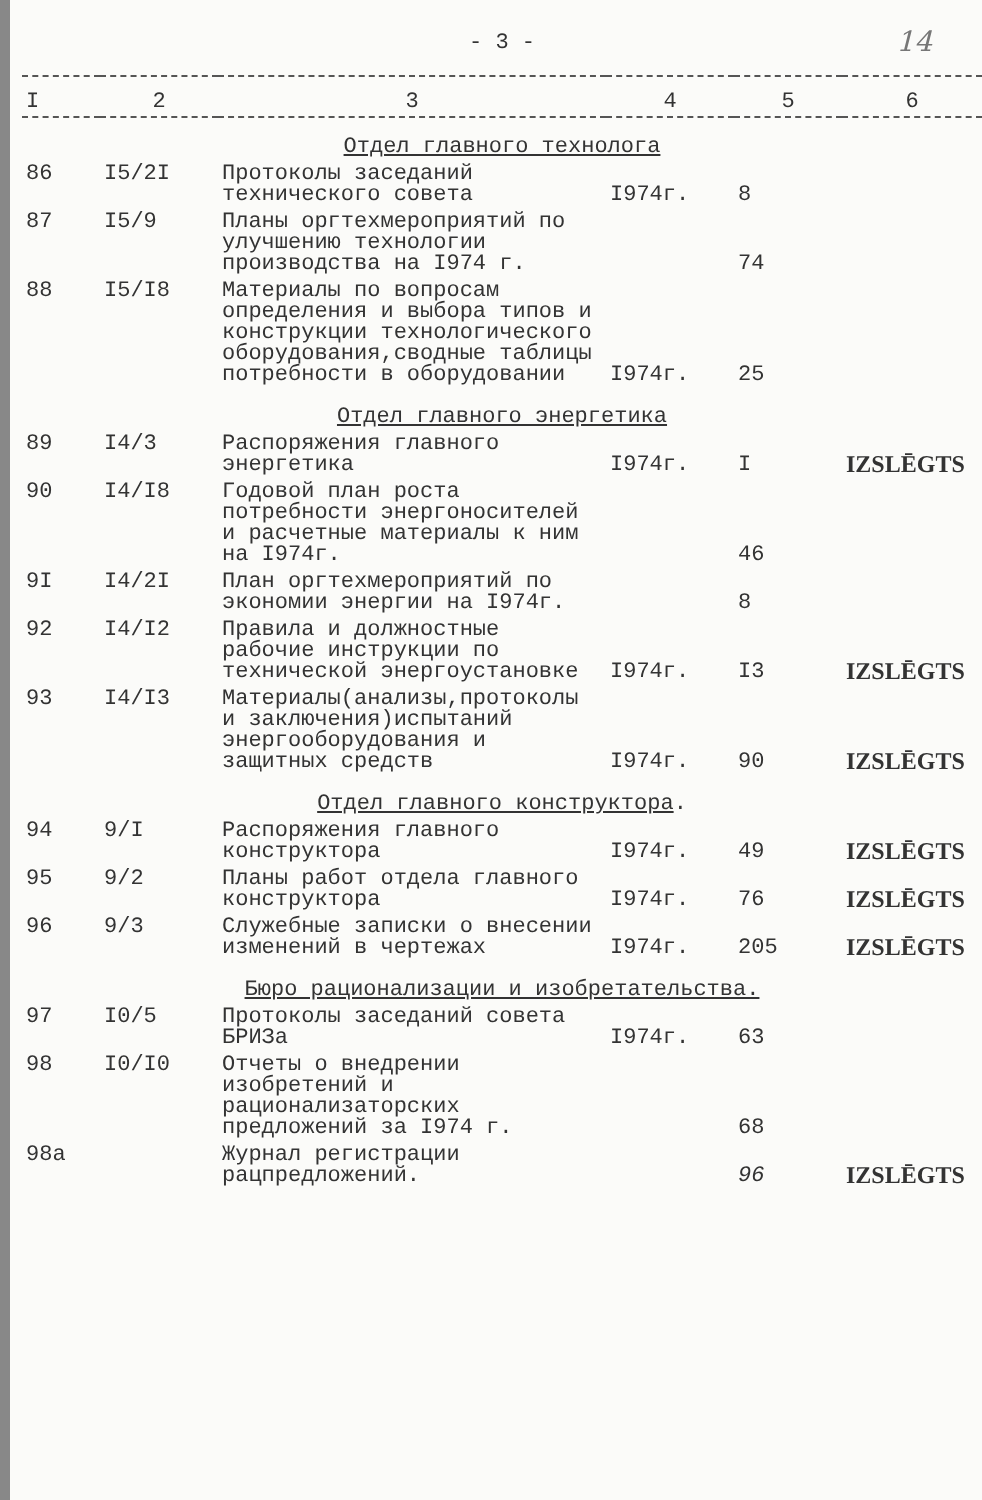14
- 3 -
| I | 2 | 3 | 4 | 5 | 6 |
| --- | --- | --- | --- | --- | --- |
| Отдел главного технолога | | | | | |
| 86 | I5/2I | Протоколы заседаний технического совета | I974г. | 8 | |
| 87 | I5/9 | Планы оргтехмероприятий по улучшению технологии производства на I974 г. | | 74 | |
| 88 | I5/I8 | Материалы по вопросам определения и выбора типов и конструкции технологического оборудования,сводные таблицы потребности в оборудовании | I974г. | 25 | |
| Отдел главного энергетика | | | | | |
| 89 | I4/3 | Распоряжения главного энергетика | I974г. | I | IZSLĒGTS |
| 90 | I4/I8 | Годовой план роста потребности энергоносителей и расчетные материалы к ним на I974г. | | 46 | |
| 9I | I4/2I | План оргтехмероприятий по экономии энергии на I974г. | | 8 | |
| 92 | I4/I2 | Правила и должностные рабочие инструкции по технической энергоустановке | I974г. | I3 | IZSLĒGTS |
| 93 | I4/I3 | Материалы(анализы,протоколы и заключения)испытаний энергооборудования и защитных средств | I974г. | 90 | IZSLĒGTS |
| Отдел главного конструктора . | | | | | |
| 94 | 9/I | Распоряжения главного конструктора | I974г. | 49 | IZSLĒGTS |
| 95 | 9/2 | Планы работ отдела главного конструктора | I974г. | 76 | IZSLĒGTS |
| 96 | 9/3 | Служебные записки о внесении изменений в чертежах | I974г. | 205 | IZSLĒGTS |
| Бюро рационализации и изобретательства. | | | | | |
| 97 | I0/5 | Протоколы заседаний совета БРИЗа | I974г. | 63 | |
| 98 | I0/I0 | Отчеты о внедрении изобретений и рационализаторских предложений за I974 г. | | 68 | |
| 98а | | Журнал регистрации рацпредложений. | | 96 | IZSLĒGTS |